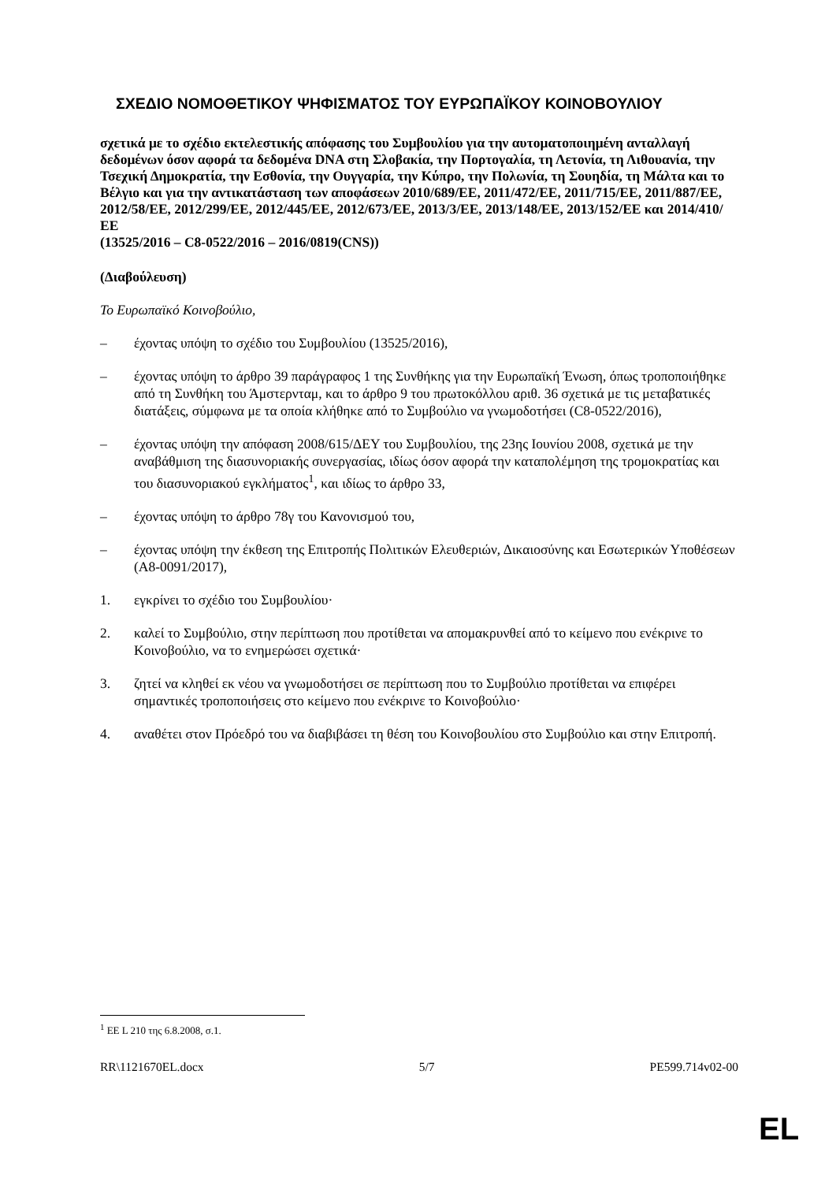ΣΧΕΔΙΟ ΝΟΜΟΘΕΤΙΚΟΥ ΨΗΦΙΣΜΑΤΟΣ ΤΟΥ ΕΥΡΩΠΑΪΚΟΥ ΚΟΙΝΟΒΟΥΛΙΟΥ
σχετικά με το σχέδιο εκτελεστικής απόφασης του Συμβουλίου για την αυτοματοποιημένη ανταλλαγή δεδομένων όσον αφορά τα δεδομένα DNA στη Σλοβακία, την Πορτογαλία, τη Λετονία, τη Λιθουανία, την Τσεχική Δημοκρατία, την Εσθονία, την Ουγγαρία, την Κύπρο, την Πολωνία, τη Σουηδία, τη Μάλτα και το Βέλγιο και για την αντικατάσταση των αποφάσεων 2010/689/ΕΕ, 2011/472/ΕΕ, 2011/715/ΕΕ, 2011/887/ΕΕ, 2012/58/ΕΕ, 2012/299/ΕΕ, 2012/445/ΕΕ, 2012/673/ΕΕ, 2013/3/ΕΕ, 2013/148/ΕΕ, 2013/152/ΕΕ και 2014/410/ΕΕ
(13525/2016 – C8-0522/2016 – 2016/0819(CNS))
(Διαβούλευση)
Το Ευρωπαϊκό Κοινοβούλιο,
– έχοντας υπόψη το σχέδιο του Συμβουλίου (13525/2016),
– έχοντας υπόψη το άρθρο 39 παράγραφος 1 της Συνθήκης για την Ευρωπαϊκή Ένωση, όπως τροποποιήθηκε από τη Συνθήκη του Άμστερνταμ, και το άρθρο 9 του πρωτοκόλλου αριθ. 36 σχετικά με τις μεταβατικές διατάξεις, σύμφωνα με τα οποία κλήθηκε από το Συμβούλιο να γνωμοδοτήσει (C8-0522/2016),
– έχοντας υπόψη την απόφαση 2008/615/ΔΕΥ του Συμβουλίου, της 23ης Ιουνίου 2008, σχετικά με την αναβάθμιση της διασυνοριακής συνεργασίας, ιδίως όσον αφορά την καταπολέμηση της τρομοκρατίας και του διασυνοριακού εγκλήματος<sup>1</sup>, και ιδίως το άρθρο 33,
– έχοντας υπόψη το άρθρο 78γ του Κανονισμού του,
– έχοντας υπόψη την έκθεση της Επιτροπής Πολιτικών Ελευθεριών, Δικαιοσύνης και Εσωτερικών Υποθέσεων (A8-0091/2017),
1. εγκρίνει το σχέδιο του Συμβουλίου·
2. καλεί το Συμβούλιο, στην περίπτωση που προτίθεται να απομακρυνθεί από το κείμενο που ενέκρινε το Κοινοβούλιο, να το ενημερώσει σχετικά·
3. ζητεί να κληθεί εκ νέου να γνωμοδοτήσει σε περίπτωση που το Συμβούλιο προτίθεται να επιφέρει σημαντικές τροποποιήσεις στο κείμενο που ενέκρινε το Κοινοβούλιο·
4. αναθέτει στον Πρόεδρό του να διαβιβάσει τη θέση του Κοινοβουλίου στο Συμβούλιο και στην Επιτροπή.
<sup>1</sup> ΕΕ L 210 της 6.8.2008, σ.1.
RR\1121670EL.docx 5/7 PE599.714v02-00
EL